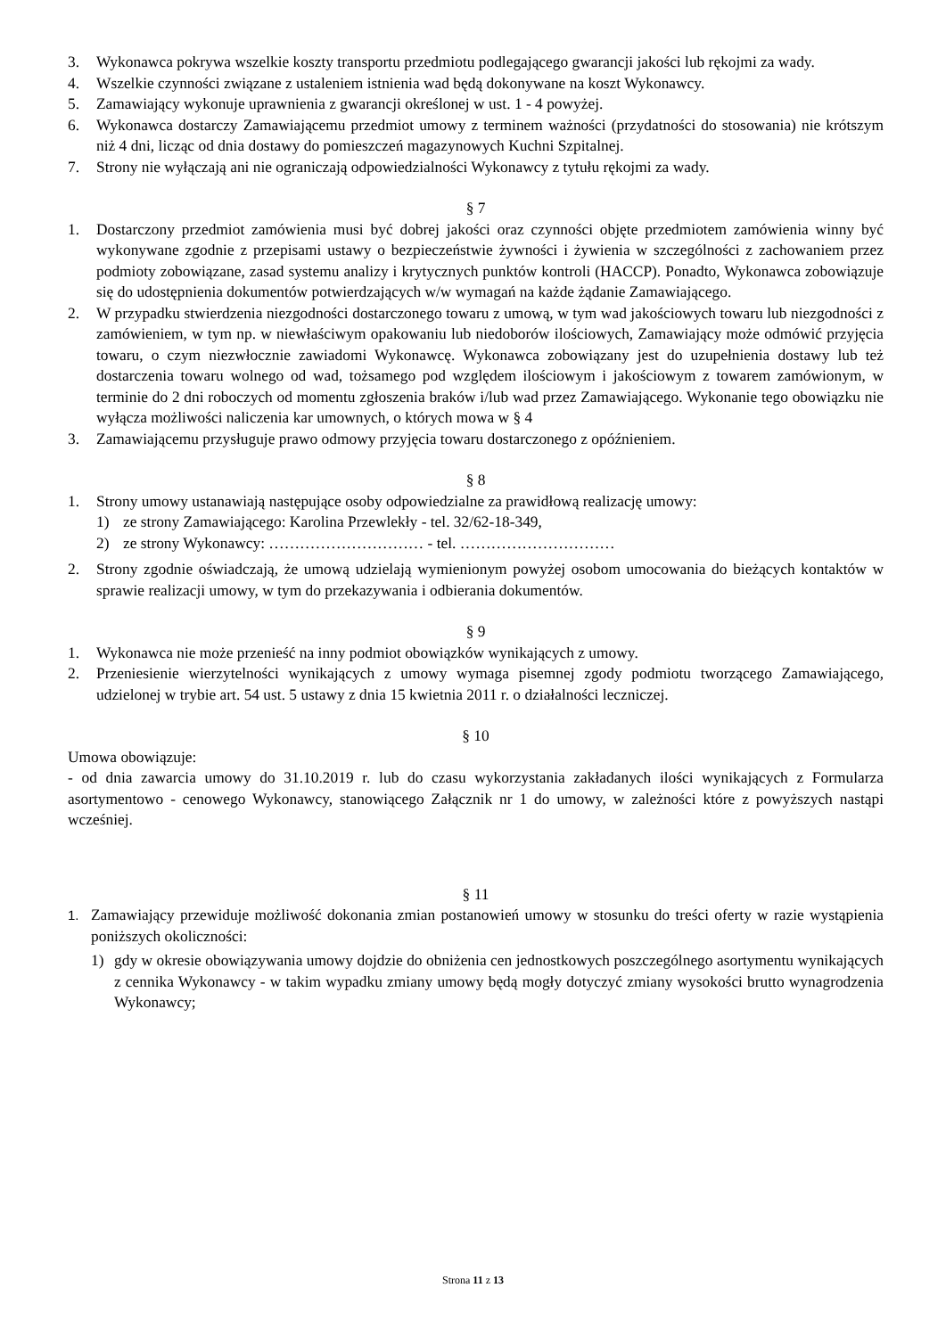3. Wykonawca pokrywa wszelkie koszty transportu przedmiotu podlegającego gwarancji jakości lub rękojmi za wady.
4. Wszelkie czynności związane z ustaleniem istnienia wad będą dokonywane na koszt Wykonawcy.
5. Zamawiający wykonuje uprawnienia z gwarancji określonej w ust. 1 - 4 powyżej.
6. Wykonawca dostarczy Zamawiającemu przedmiot umowy z terminem ważności (przydatności do stosowania) nie krótszym niż 4 dni, licząc od dnia dostawy do pomieszczeń magazynowych Kuchni Szpitalnej.
7. Strony nie wyłączają ani nie ograniczają odpowiedzialności Wykonawcy z tytułu rękojmi za wady.
§ 7
1. Dostarczony przedmiot zamówienia musi być dobrej jakości oraz czynności objęte przedmiotem zamówienia winny być wykonywane zgodnie z przepisami ustawy o bezpieczeństwie żywności i żywienia w szczególności z zachowaniem przez podmioty zobowiązane, zasad systemu analizy i krytycznych punktów kontroli (HACCP). Ponadto, Wykonawca zobowiązuje się do udostępnienia dokumentów potwierdzających w/w wymagań na każde żądanie Zamawiającego.
2. W przypadku stwierdzenia niezgodności dostarczonego towaru z umową, w tym wad jakościowych towaru lub niezgodności z zamówieniem, w tym np. w niewłaściwym opakowaniu lub niedoborów ilościowych, Zamawiający może odmówić przyjęcia towaru, o czym niezwłocznie zawiadomi Wykonawcę. Wykonawca zobowiązany jest do uzupełnienia dostawy lub też dostarczenia towaru wolnego od wad, tożsamego pod względem ilościowym i jakościowym z towarem zamówionym, w terminie do 2 dni roboczych od momentu zgłoszenia braków i/lub wad przez Zamawiającego. Wykonanie tego obowiązku nie wyłącza możliwości naliczenia kar umownych, o których mowa w § 4
3. Zamawiającemu przysługuje prawo odmowy przyjęcia towaru dostarczonego z opóźnieniem.
§ 8
1. Strony umowy ustanawiają następujące osoby odpowiedzialne za prawidłową realizację umowy:
1) ze strony Zamawiającego: Karolina Przewlekły - tel. 32/62-18-349,
2) ze strony Wykonawcy: ………………………… - tel. …………………………
2. Strony zgodnie oświadczają, że umową udzielają wymienionym powyżej osobom umocowania do bieżących kontaktów w sprawie realizacji umowy, w tym do przekazywania i odbierania dokumentów.
§ 9
1. Wykonawca nie może przenieść na inny podmiot obowiązków wynikających z umowy.
2. Przeniesienie wierzytelności wynikających z umowy wymaga pisemnej zgody podmiotu tworzącego Zamawiającego, udzielonej w trybie art. 54 ust. 5 ustawy z dnia 15 kwietnia 2011 r. o działalności leczniczej.
§ 10
Umowa obowiązuje:
- od dnia zawarcia umowy do 31.10.2019 r. lub do czasu wykorzystania zakładanych ilości wynikających z Formularza asortymentowo - cenowego Wykonawcy, stanowiącego Załącznik nr 1 do umowy, w zależności które z powyższych nastąpi wcześniej.
§ 11
1. Zamawiający przewiduje możliwość dokonania zmian postanowień umowy w stosunku do treści oferty w razie wystąpienia poniższych okoliczności:
1) gdy w okresie obowiązywania umowy dojdzie do obniżenia cen jednostkowych poszczególnego asortymentu wynikających z cennika Wykonawcy - w takim wypadku zmiany umowy będą mogły dotyczyć zmiany wysokości brutto wynagrodzenia Wykonawcy;
Strona 11 z 13